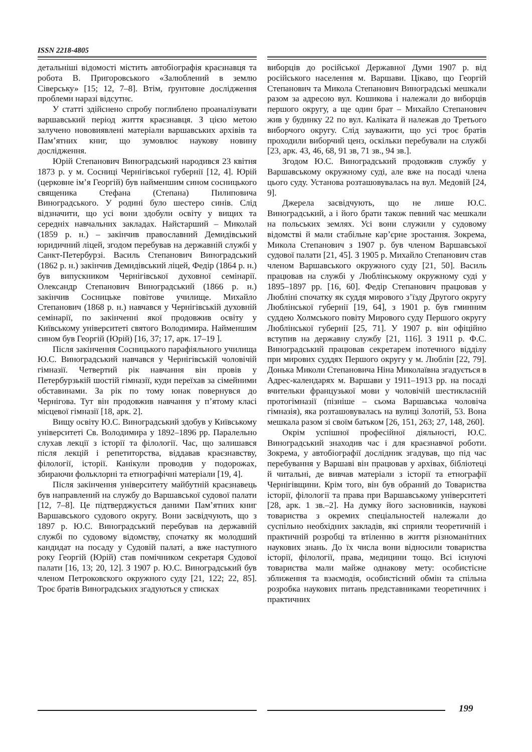ISSN 2218-4805
детальніші відомості містить автобіографія краєзнавця та робота В. Пригоровського «Залюблений в землю Сіверську» [15; 12, 7–8]. Втім, ґрунтовне дослідження проблеми наразі відсутнє.
У статті здійснено спробу поглиблено проаналізувати варшавський період життя краєзнавця. З цією метою залучено нововиявлені матеріали варшавських архівів та Пам’ятних книг, що зумовлює наукову новину дослідження.
Юрій Степанович Виноградський народився 23 квітня 1873 р. у м. Сосниці Чернігівської губернії [12, 4]. Юрій (церковне ім’я Георгій) був найменшим сином сосницького священика Стефана (Степана) Пилиповича Виноградського. У родині було шестеро синів. Слід відзначити, що усі вони здобули освіту у вищих та середніх навчальних закладах. Найстарший – Миколай (1859 р. н.) – закінчив православний Демидівський юридичний ліцей, згодом перебував на державній службі у Санкт-Петербурзі. Василь Степанович Виноградський (1862 р. н.) закінчив Демидівський ліцей, Федір (1864 р. н.) був випускником Чернігівської духовної семінарії. Олександр Степанович Виноградський (1866 р. н.) закінчив Сосницьке повітове училище. Михайло Степанович (1868 р. н.) навчався у Чернігівській духовній семінарії, по закінченні якої продовжив освіту у Київському університеті святого Володимира. Найменшим сином був Георгій (Юрій) [16, 37; 17, арк. 17–19 ].
Після закінчення Сосницького парафіяльного училища Ю.С. Виноградський навчався у Чернігівській чоловічій гімназії. Четвертий рік навчання він провів у Петербурзькій шостій гімназії, куди переїхав за сімейними обставинами. За рік по тому юнак повернувся до Чернігова. Тут він продовжив навчання у п’ятому класі місцевої гімназії [18, арк. 2].
Вищу освіту Ю.С. Виноградський здобув у Київському університеті Св. Володимира у 1892–1896 рр. Паралельно слухав лекції з історії та філології. Час, що залишався після лекцій і репетиторства, віддавав краєзнавству, філології, історії. Канікули проводив у подорожах, збираючи фольклорні та етнографічні матеріали [19, 4].
Після закінчення університету майбутній краєзнавець був направлений на службу до Варшавської судової палати [12, 7–8]. Це підтверджується даними Пам’ятних книг Варшавського судового округу. Вони засвідчують, що з 1897 р. Ю.С. Виноградський перебував на державній службі по судовому відомству, спочатку як молодший кандидат на посаду у Судовій палаті, а вже наступного року Георгій (Юрій) став помічником секретаря Судової палати [16, 13; 20, 12]. З 1907 р. Ю.С. Виноградський був членом Петроковского окружного суду [21, 122; 22, 85]. Троє братів Виноградських згадуються у списках
виборців до російської Державної Думи 1907 р. від російського населення м. Варшави. Цікаво, що Георгій Степанович та Микола Степанович Виноградські мешкали разом за адресою вул. Кошикова і належали до виборців першого округу, а ще один брат – Михайло Степанович жив у будинку 22 по вул. Каліката й належав до Третього виборчого округу. Слід зауважити, що усі троє братів проходили виборчий ценз, оскільки перебували на службі [23, арк. 43, 46, 68, 91 зв, 71 зв., 94 зв.].
Згодом Ю.С. Виноградський продовжив службу у Варшавському окружному суді, але вже на посаді члена цього суду. Установа розташовувалась на вул. Медовій [24, 9].
Джерела засвідчують, що не лише Ю.С. Виноградський, а і його брати також певний час мешкали на польських землях. Усі вони служили у судовому відомстві й мали стабільне кар’єрне зростання. Зокрема, Микола Степанович з 1907 р. був членом Варшавської судової палати [21, 45]. З 1905 р. Михайло Степанович став членом Варшавського окружного суду [21, 50]. Василь працював на службі у Люблінському окружному суді у 1895–1897 рр. [16, 60]. Федір Степанович працював у Любліні спочатку як суддя мирового з’їзду Другого округу Люблінської губернії [19, 64], з 1901 р. був гминним суддею Холмського повіту Мирового суду Першого округу Люблінської губернії [25, 71]. У 1907 р. він офіційно вступив на державну службу [21, 116]. З 1911 р. Ф.С. Виноградський працював секретарем іпотечного відділу при мирових суддях Першого округу у м. Люблін [22, 79]. Донька Миколи Степановича Ніна Миколаївна згадується в Адрес-календарях м. Варшави у 1911–1913 рр. на посаді вчительки французької мови у чоловічій шестикласній протогімназії (пізніше – сьома Варшавська чоловіча гімназія), яка розташовувалась на вулиці Золотій, 53. Вона мешкала разом зі своїм батьком [26, 151, 263; 27, 148, 260].
Окрім успішної професійної діяльності, Ю.С. Виноградський знаходив час і для краєзнавчої роботи. Зокрема, у автобіографії дослідник згадував, що під час перебування у Варшаві він працював у архівах, бібліотеці й читальні, де вивчав матеріали з історії та етнографії Чернігівщини. Крім того, він був обраний до Товариства історії, філології та права при Варшавському університеті [28, арк. 1 зв.–2]. На думку його засновників, наукові товариства з окремих спеціальностей належали до суспільно необхідних закладів, які сприяли теоретичній і практичній розробці та втіленню в життя різноманітних наукових знань. До їх числа вони відносили товариства історії, філології, права, медицини тощо. Всі існуючі товариства мали майже однакову мету: особистісне зближення та взаємодія, особистісний обмін та спільна розробка наукових питань представниками теоретичних і практичних
199